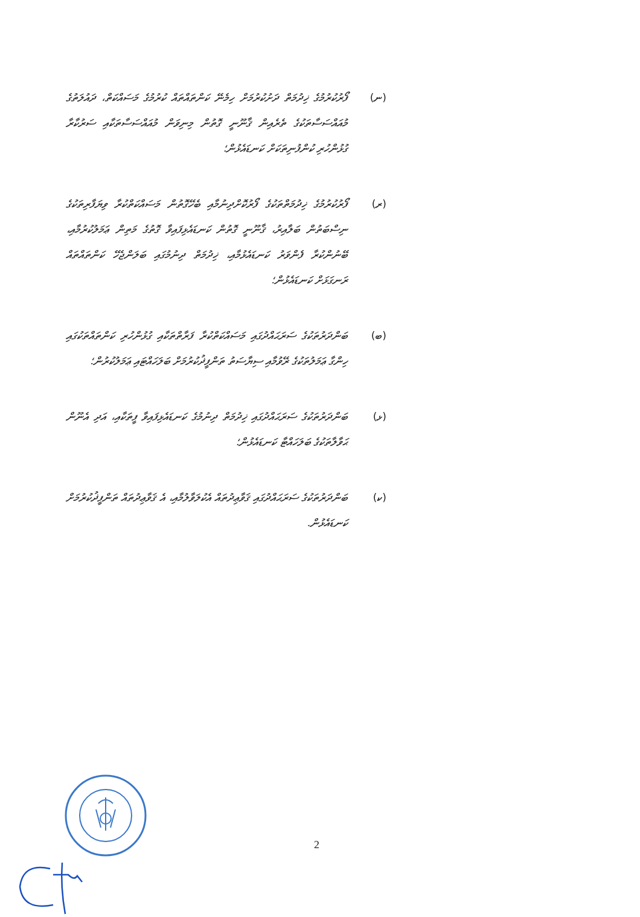(ނ) ފޯރުކުރުމުގެ ޚިދުމަތް ދަށުކުރުމަށް ހިމެނޭ ކަންތައްތައް ކުރުމުގެ މަސައްކަތް، ދައުލަތުގެ މުއައްސަސާތަކުގެ ތެރެއިން ޤާނޫނީ ގޮތުން މިނިވަން މުއައްސަސާތަކާއި ސަރުކާރާ ގުޅުންހުރި ކުންފުނިތަކަށް ކަނޑައެޅުން؛
(ރ) ފޯރުކުރުމުގެ ޚިދުމަތްތަކުގެ ފޯރުކޮށްދިނުމާއި ބެހޭގޮތުން މަސައްކަތްކުރާ ވިޔަފާރިތަކުގެ ނިސްބަތުން ބަލާއިރު، ޤާނޫނީ ގޮތުން ކަނޑައެޅިފައިވާ ގޮތުގެ މަތިން ޢަމަލުކުރުމާއި، ބޭނުންކުރާ ފެންވަރު ކަނޑައެޅުމާއި، ޚިދުމަތް ދިނުމުގައި ބަލަންޖެހޭ ކަންތައްތައް ރަނގަޅަށް ކަނޑައެޅުން؛
(ބ) ބަންދަރުތަކުގެ ސަރަޙައްދުގައި މަސައްކަތްކުރާ ފަރާތްތަކާއި ގުޅުންހުރި ކަންތައްތަކުގައި ހިންގާ ޢަމަލުތަކުގެ ރޭވުމާއި ސިޔާސަތު ތަންފީޛުކުރުމަށް ބަލަހައްޓައި ޢަމަލުކުރުން؛
(ޅ) ބަންދަރުތަކުގެ ސަރަޙައްދުގައި ޚިދުމަތް ދިނުމުގެ ކަނޑައެޅިފައިވާ ފީތަކާއި، އަދި އެނޫން ޙަވާލާތަކުގެ ބަލަހައްޓާ ކަނޑައެޅުން؛
(ކ) ބަންދަރުތަކުގެ ސަރަޙައްދުގައި ޤަވާޢިދުތައް އެކުލަވާލުމާއި، އެ ޤަވާޢިދުތައް ތަންފީޛުކުރުމަށް ކަނޑައެޅުން.
2